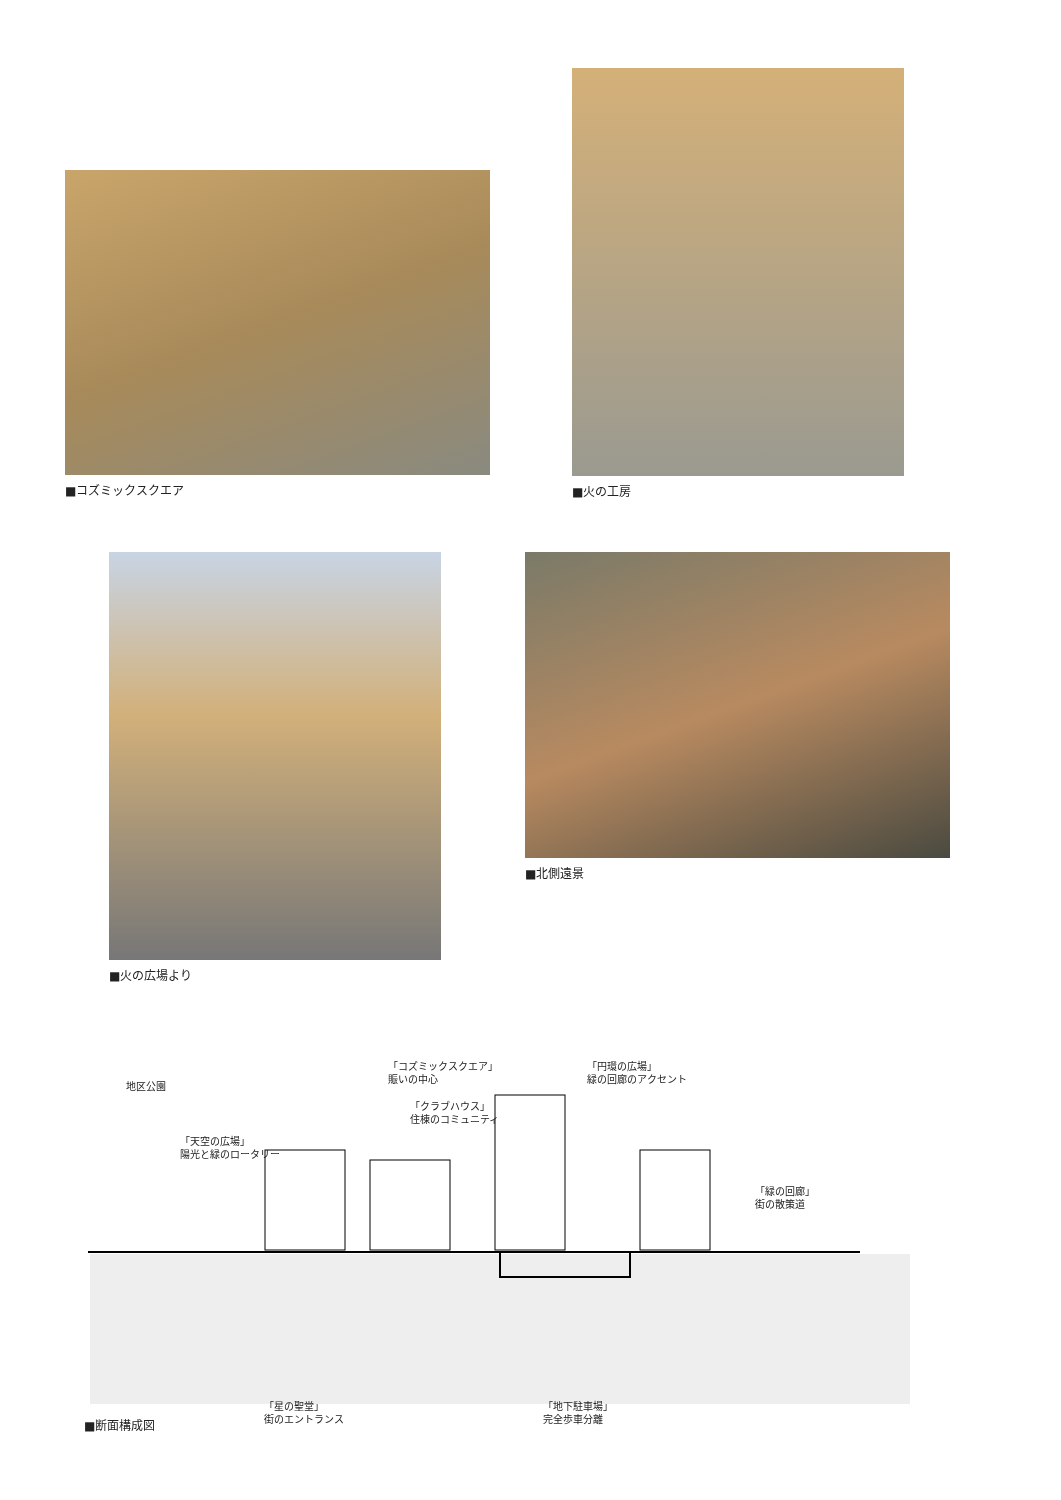■コズミックスクエア
■火の工房
■火の広場より ■北側遠景
地区公園
「天空の広場」
陽光と緑のロータリー
「コズミックスクエア」
賑いの中心
「クラブハウス」
住棟のコミュニティ
「円環の広場」
緑の回廊のアクセント
「緑の回廊」
街の散策道
■断面構成図
「星の聖堂」
街のエントランス
「地下駐車場」
完全歩車分離